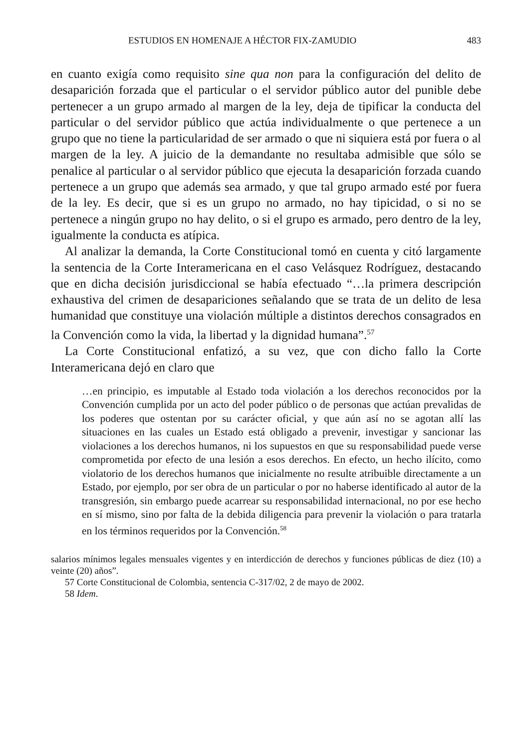ESTUDIOS EN HOMENAJE A HÉCTOR FIX-ZAMUDIO 483
en cuanto exigía como requisito sine qua non para la configuración del delito de desaparición forzada que el particular o el servidor público autor del punible debe pertenecer a un grupo armado al margen de la ley, deja de tipificar la conducta del particular o del servidor público que actúa individualmente o que pertenece a un grupo que no tiene la particularidad de ser armado o que ni siquiera está por fuera o al margen de la ley. A juicio de la demandante no resultaba admisible que sólo se penalice al particular o al servidor público que ejecuta la desaparición forzada cuando pertenece a un grupo que además sea armado, y que tal grupo armado esté por fuera de la ley. Es decir, que si es un grupo no armado, no hay tipicidad, o si no se pertenece a ningún grupo no hay delito, o si el grupo es armado, pero dentro de la ley, igualmente la conducta es atípica.
Al analizar la demanda, la Corte Constitucional tomó en cuenta y citó largamente la sentencia de la Corte Interamericana en el caso Velásquez Rodríguez, destacando que en dicha decisión jurisdiccional se había efectuado “…la primera descripción exhaustiva del crimen de desapariciones señalando que se trata de un delito de lesa humanidad que constituye una violación múltiple a distintos derechos consagrados en la Convención como la vida, la libertad y la dignidad humana”.<sup>57</sup>
La Corte Constitucional enfatizó, a su vez, que con dicho fallo la Corte Interamericana dejó en claro que
…en principio, es imputable al Estado toda violación a los derechos reconocidos por la Convención cumplida por un acto del poder público o de personas que actúan prevalidas de los poderes que ostentan por su carácter oficial, y que aún así no se agotan allí las situaciones en las cuales un Estado está obligado a prevenir, investigar y sancionar las violaciones a los derechos humanos, ni los supuestos en que su responsabilidad puede verse comprometida por efecto de una lesión a esos derechos. En efecto, un hecho ilícito, como violatorio de los derechos humanos que inicialmente no resulte atribuible directamente a un Estado, por ejemplo, por ser obra de un particular o por no haberse identificado al autor de la transgresión, sin embargo puede acarrear su responsabilidad internacional, no por ese hecho en sí mismo, sino por falta de la debida diligencia para prevenir la violación o para tratarla en los términos requeridos por la Convención.<sup>58</sup>
salarios mínimos legales mensuales vigentes y en interdicción de derechos y funciones públicas de diez (10) a veinte (20) años”.
57 Corte Constitucional de Colombia, sentencia C-317/02, 2 de mayo de 2002.
58 Idem.